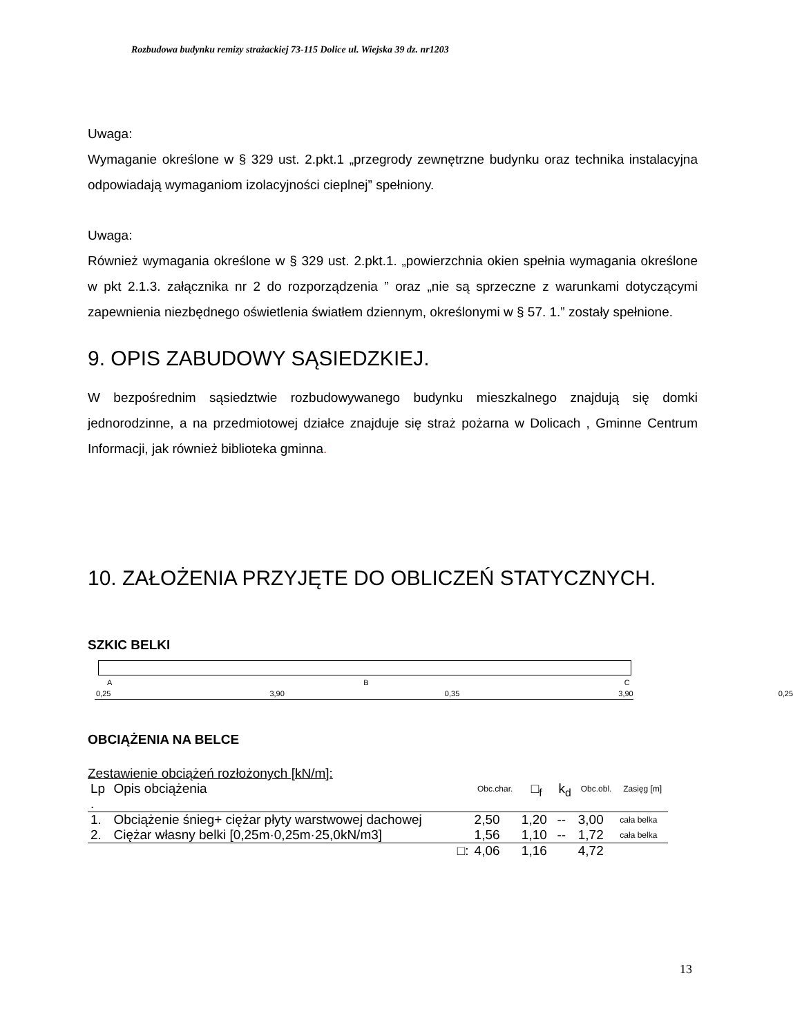Rozbudowa budynku remizy strażackiej 73-115 Dolice ul. Wiejska 39 dz. nr1203
Uwaga:
Wymaganie określone w § 329 ust. 2.pkt.1 „przegrody zewnętrzne budynku oraz technika instalacyjna odpowiadają wymaganiom izolacyjności cieplnej” spełniony.
Uwaga:
Również wymagania określone w § 329 ust. 2.pkt.1. „powierzchnia okien spełnia wymagania określone w pkt 2.1.3. załącznika nr 2 do rozporządzenia ” oraz „nie są sprzeczne z warunkami dotyczącymi zapewnienia niezbędnego oświetlenia światłem dziennym, określonymi w § 57. 1.” zostały spełnione.
9. OPIS ZABUDOWY SĄSIEDZKIEJ.
W bezpośrednim sąsiedztwie rozbudowywanego budynku mieszkalnego znajdują się domki jednorodzinne, a na przedmiotowej działce znajduje się straż pożarna w Dolicach , Gminne Centrum Informacji, jak również biblioteka gminna.
10. ZAŁOŻENIA PRZYJĘTE DO OBLICZEŃ STATYCZNYCH.
SZKIC BELKI
A B C
0,25 3,90 0,35 3,90 0,25
OBCIĄŻENIA NA BELCE
Zestawienie obciążeń rozłożonych [kN/m]:
| Lp . | Opis obciążenia | Obc.char. | □<sub>f</sub> | k<sub>d</sub> | Obc.obl. | Zasięg [m] |
| --- | --- | --- | --- | --- | --- | --- |
| 1. | Obciążenie śnieg+ ciężar płyty warstwowej dachowej | 2,50 | 1,20 | -- | 3,00 | cała belka |
| 2. | Ciężar własny belki [0,25m·0,25m·25,0kN/m3] | 1,56 | 1,10 | -- | 1,72 | cała belka |
| | □: | 4,06 | 1,16 | | 4,72 | |
13